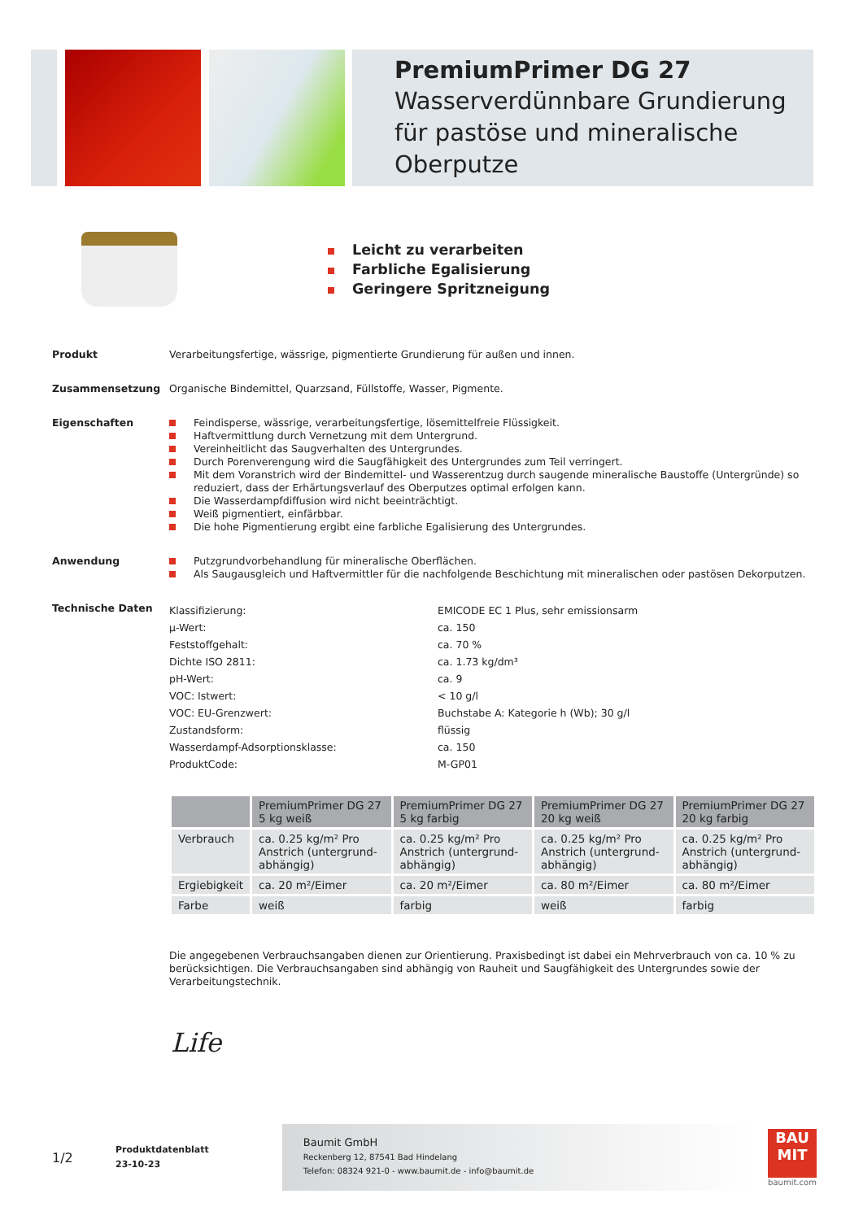PremiumPrimer DG 27
Wasserverdünnbare Grundierung für pastöse und mineralische Oberputze
Leicht zu verarbeiten
Farbliche Egalisierung
Geringere Spritzneigung
Produkt
Verarbeitungsfertige, wässrige, pigmentierte Grundierung für außen und innen.
Zusammensetzung
Organische Bindemittel, Quarzsand, Füllstoffe, Wasser, Pigmente.
Eigenschaften
Feindisperse, wässrige, verarbeitungsfertige, lösemittelfreie Flüssigkeit.
Haftvermittlung durch Vernetzung mit dem Untergrund.
Vereinheitlicht das Saugverhalten des Untergrundes.
Durch Porenverengung wird die Saugfähigkeit des Untergrundes zum Teil verringert.
Mit dem Voranstrich wird der Bindemittel- und Wasserentzug durch saugende mineralische Baustoffe (Untergründe) so reduziert, dass der Erhärtungsverlauf des Oberputzes optimal erfolgen kann.
Die Wasserdampfdiffusion wird nicht beeinträchtigt.
Weiß pigmentiert, einfärbbar.
Die hohe Pigmentierung ergibt eine farbliche Egalisierung des Untergrundes.
Anwendung
Putzgrundvorbehandlung für mineralische Oberflächen.
Als Saugausgleich und Haftvermittler für die nachfolgende Beschichtung mit mineralischen oder pastösen Dekorputzen.
Technische Daten
Klassifizierung: EMICODE EC 1 Plus, sehr emissionsarm µ-Wert: ca. 150 Feststoffgehalt: ca. 70 % Dichte ISO 2811: ca. 1.73 kg/dm³ pH-Wert: ca. 9 VOC: Istwert: < 10 g/l VOC: EU-Grenzwert: Buchstabe A: Kategorie h (Wb); 30 g/l Zustandsform: flüssig Wasserdampf-Adsorptionsklasse: ca. 150 ProduktCode: M-GP01
| | PremiumPrimer DG 27 5 kg weiß | PremiumPrimer DG 27 5 kg farbig | PremiumPrimer DG 27 20 kg weiß | PremiumPrimer DG 27 20 kg farbig |
| --- | --- | --- | --- | --- |
| Verbrauch | ca. 0.25 kg/m² Pro Anstrich (untergrund-abhängig) | ca. 0.25 kg/m² Pro Anstrich (untergrund-abhängig) | ca. 0.25 kg/m² Pro Anstrich (untergrund-abhängig) | ca. 0.25 kg/m² Pro Anstrich (untergrund-abhängig) |
| Ergiebigkeit | ca. 20 m²/Eimer | ca. 20 m²/Eimer | ca. 80 m²/Eimer | ca. 80 m²/Eimer |
| Farbe | weiß | farbig | weiß | farbig |
Die angegebenen Verbrauchsangaben dienen zur Orientierung. Praxisbedingt ist dabei ein Mehrverbrauch von ca. 10 % zu berücksichtigen. Die Verbrauchsangaben sind abhängig von Rauheit und Saugfähigkeit des Untergrundes sowie der Verarbeitungstechnik.
Life
1/2
Produktdatenblatt
23-10-23
Baumit GmbH
Reckenberg 12, 87541 Bad Hindelang
Telefon: 08324 921-0 - www.baumit.de - info@baumit.de
BAU
MIT
baumit.com